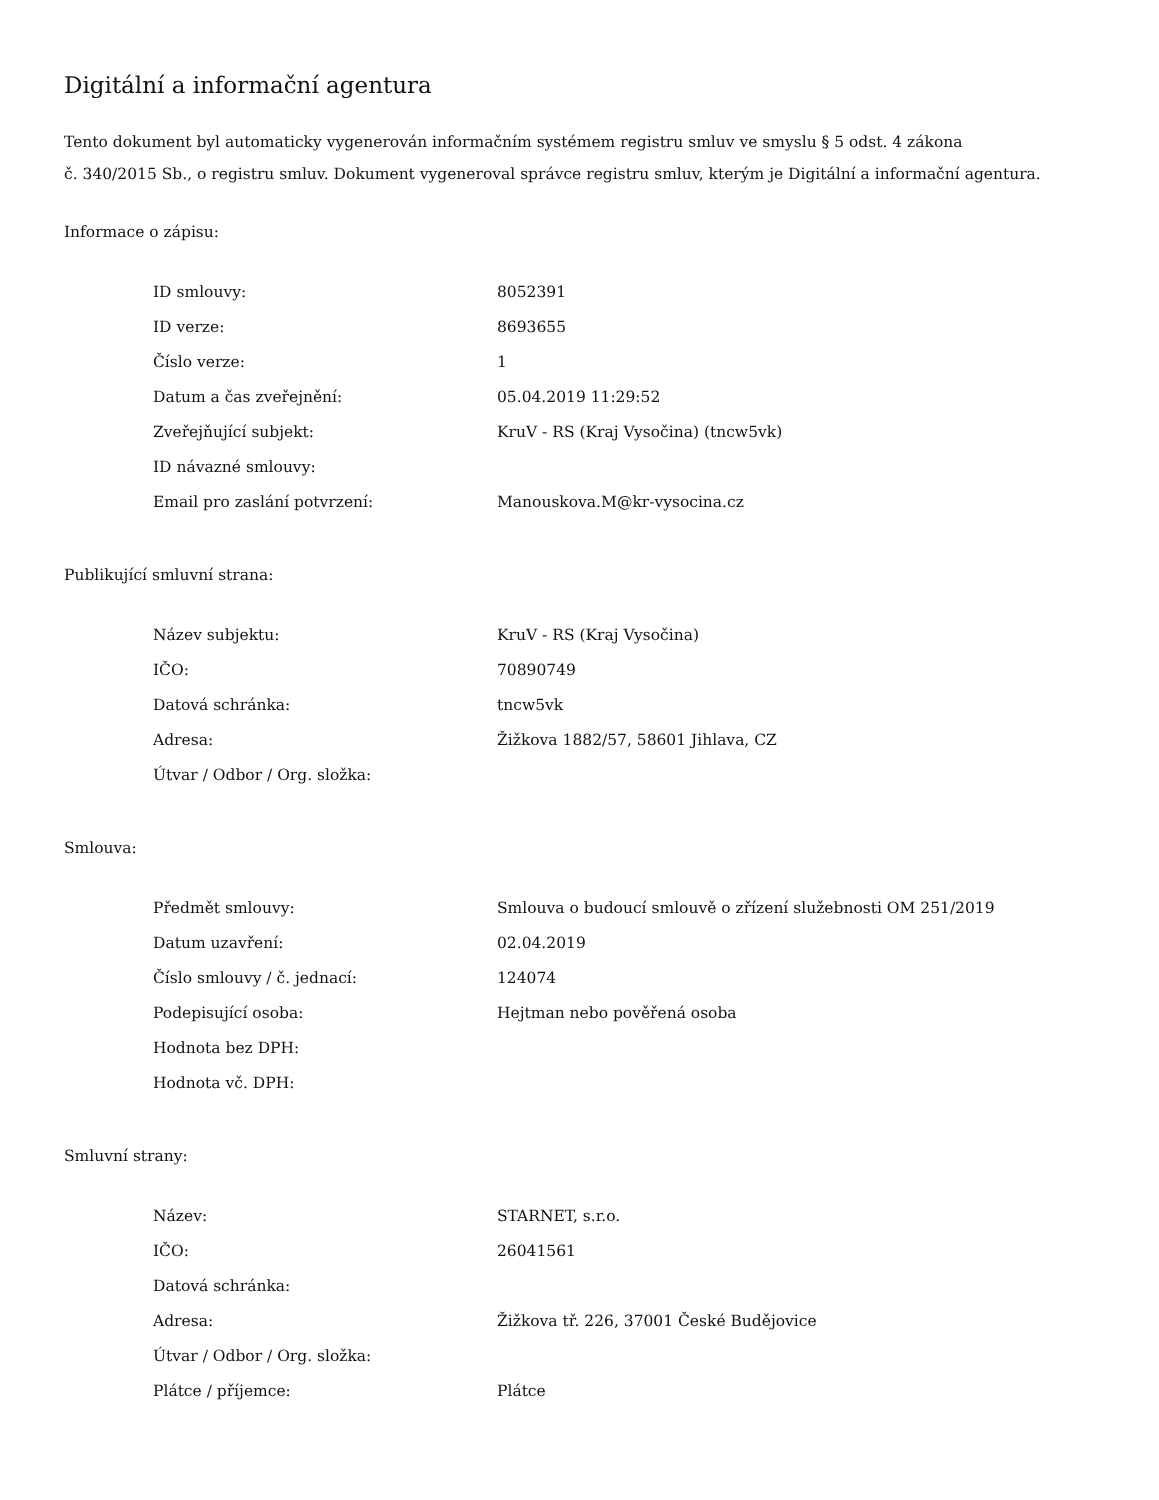Digitální a informační agentura
Tento dokument byl automaticky vygenerován informačním systémem registru smluv ve smyslu § 5 odst. 4 zákona
č. 340/2015 Sb., o registru smluv. Dokument vygeneroval správce registru smluv, kterým je Digitální a informační agentura.
Informace o zápisu:
| ID smlouvy: | 8052391 |
| ID verze: | 8693655 |
| Číslo verze: | 1 |
| Datum a čas zveřejnění: | 05.04.2019 11:29:52 |
| Zveřejňující subjekt: | KruV - RS (Kraj Vysočina) (tncw5vk) |
| ID návazné smlouvy: | |
| Email pro zaslání potvrzení: | Manouskova.M@kr-vysocina.cz |
Publikující smluvní strana:
| Název subjektu: | KruV - RS (Kraj Vysočina) |
| IČO: | 70890749 |
| Datová schránka: | tncw5vk |
| Adresa: | Žižkova 1882/57, 58601 Jihlava, CZ |
| Útvar / Odbor / Org. složka: | |
Smlouva:
| Předmět smlouvy: | Smlouva o budoucí smlouvě o zřízení služebnosti OM 251/2019 |
| Datum uzavření: | 02.04.2019 |
| Číslo smlouvy / č. jednací: | 124074 |
| Podepisující osoba: | Hejtman nebo pověřená osoba |
| Hodnota bez DPH: | |
| Hodnota vč. DPH: | |
Smluvní strany:
| Název: | STARNET, s.r.o. |
| IČO: | 26041561 |
| Datová schránka: | |
| Adresa: | Žižkova tř. 226, 37001 České Budějovice |
| Útvar / Odbor / Org. složka: | |
| Plátce / příjemce: | Plátce |